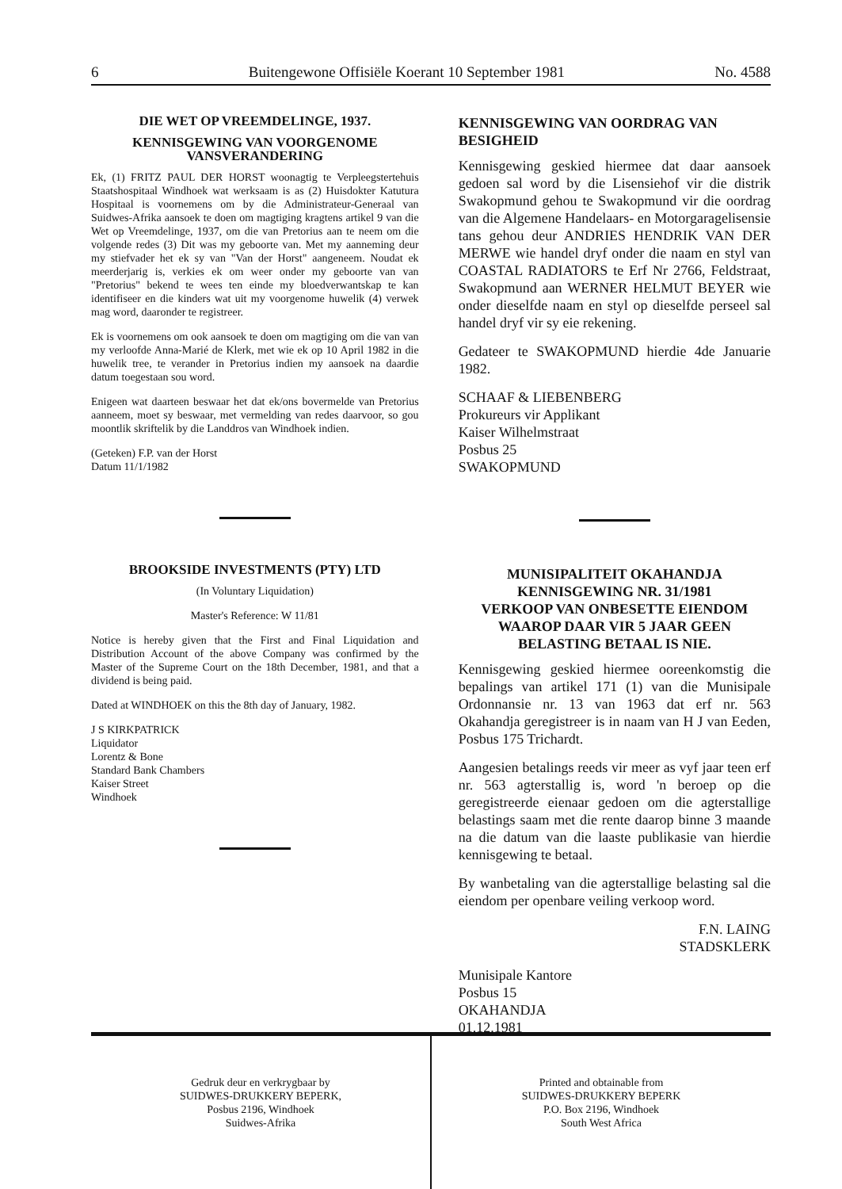6 Buitengewone Offisiële Koerant 10 September 1981 No. 4588
DIE WET OP VREEMDELINGE, 1937.
KENNISGEWING VAN VOORGENOME VANSVERANDERING
Ek, (1) FRITZ PAUL DER HORST woonagtig te Verpleegstertehuis Staatshospitaal Windhoek wat werksaam is as (2) Huisdokter Katutura Hospitaal is voornemens om by die Administrateur-Generaal van Suidwes-Afrika aansoek te doen om magtiging kragtens artikel 9 van die Wet op Vreemdelinge, 1937, om die van Pretorius aan te neem om die volgende redes (3) Dit was my geboorte van. Met my aanneming deur my stiefvader het ek sy van "Van der Horst" aangeneem. Noudat ek meerderjarig is, verkies ek om weer onder my geboorte van van "Pretorius" bekend te wees ten einde my bloedverwantskap te kan identifiseer en die kinders wat uit my voorgenome huwelik (4) verwek mag word, daaronder te registreer.
Ek is voornemens om ook aansoek te doen om magtiging om die van van my verloofde Anna-Marié de Klerk, met wie ek op 10 April 1982 in die huwelik tree, te verander in Pretorius indien my aansoek na daardie datum toegestaan sou word.
Enigeen wat daarteen beswaar het dat ek/ons bovermelde van Pretorius aanneem, moet sy beswaar, met vermelding van redes daarvoor, so gou moontlik skriftelik by die Landdros van Windhoek indien.
(Geteken) F.P. van der Horst
Datum 11/1/1982
BROOKSIDE INVESTMENTS (PTY) LTD
(In Voluntary Liquidation)
Master's Reference: W 11/81
Notice is hereby given that the First and Final Liquidation and Distribution Account of the above Company was confirmed by the Master of the Supreme Court on the 18th December, 1981, and that a dividend is being paid.
Dated at WINDHOEK on this the 8th day of January, 1982.
J S KIRKPATRICK
Liquidator
Lorentz & Bone
Standard Bank Chambers
Kaiser Street
Windhoek
KENNISGEWING VAN OORDRAG VAN BESIGHEID
Kennisgewing geskied hiermee dat daar aansoek gedoen sal word by die Lisensiehof vir die distrik Swakopmund gehou te Swakopmund vir die oordrag van die Algemene Handelaars- en Motorgaragelisensie tans gehou deur ANDRIES HENDRIK VAN DER MERWE wie handel dryf onder die naam en styl van COASTAL RADIATORS te Erf Nr 2766, Feldstraat, Swakopmund aan WERNER HELMUT BEYER wie onder dieselfde naam en styl op dieselfde perseel sal handel dryf vir sy eie rekening.
Gedateer te SWAKOPMUND hierdie 4de Januarie 1982.
SCHAAF & LIEBENBERG
Prokureurs vir Applikant
Kaiser Wilhelmstraat
Posbus 25
SWAKOPMUND
MUNISIPALITEIT OKAHANDJA
KENNISGEWING NR. 31/1981
VERKOOP VAN ONBESETTE EIENDOM WAAROP DAAR VIR 5 JAAR GEEN BELASTING BETAAL IS NIE.
Kennisgewing geskied hiermee ooreenkomstig die bepalings van artikel 171 (1) van die Munisipale Ordonnansie nr. 13 van 1963 dat erf nr. 563 Okahandja geregistreer is in naam van H J van Eeden, Posbus 175 Trichardt.
Aangesien betalings reeds vir meer as vyf jaar teen erf nr. 563 agterstallig is, word 'n beroep op die geregistreerde eienaar gedoen om die agterstallige belastings saam met die rente daarop binne 3 maande na die datum van die laaste publikasie van hierdie kennisgewing te betaal.
By wanbetaling van die agterstallige belasting sal die eiendom per openbare veiling verkoop word.
F.N. LAING
STADSKLERK
Munisipale Kantore
Posbus 15
OKAHANDJA
01.12.1981
Gedruk deur en verkrygbaar by
SUIDWES-DRUKKERY BEPERK,
Posbus 2196, Windhoek
Suidwes-Afrika
Printed and obtainable from
SUIDWES-DRUKKERY BEPERK
P.O. Box 2196, Windhoek
South West Africa